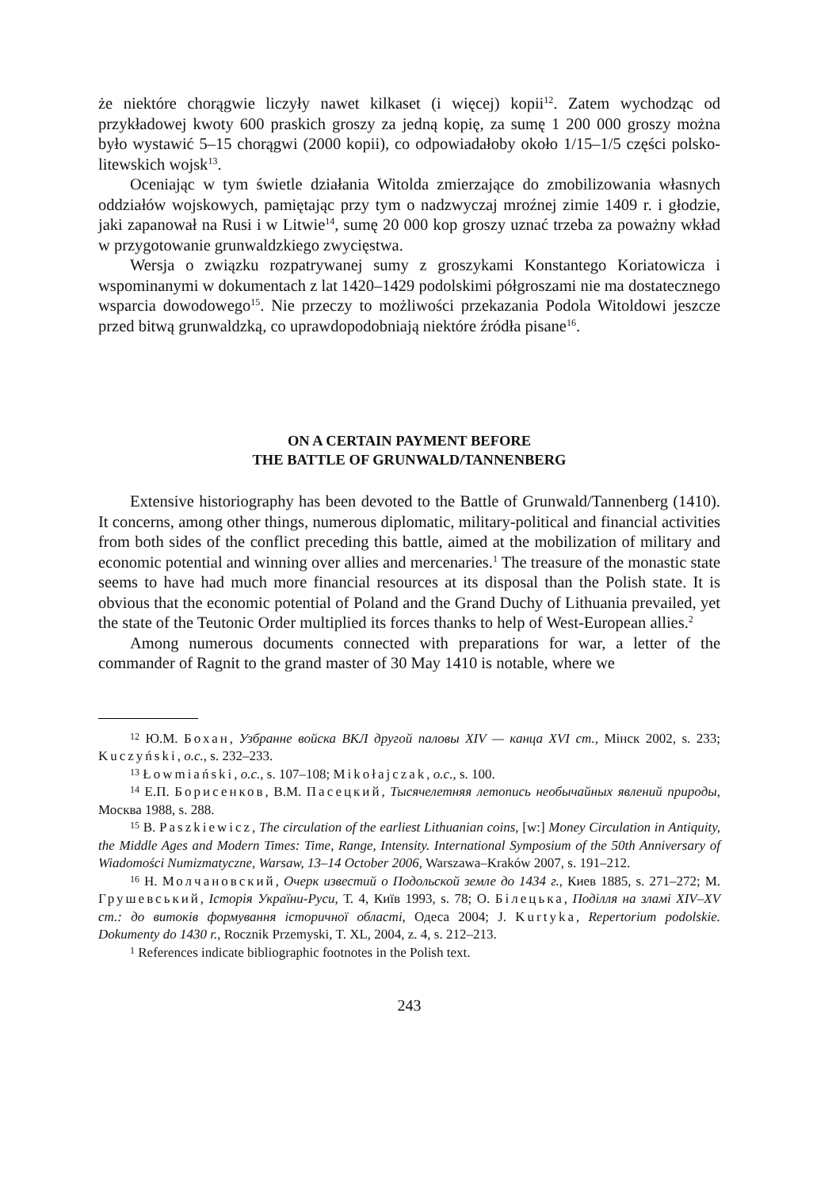że niektóre chorągwie liczyły nawet kilkaset (i więcej) kopii<sup>12</sup>. Zatem wychodząc od przykładowej kwoty 600 praskich groszy za jedną kopię, za sumę 1 200 000 groszy można było wystawić 5–15 chorągwi (2000 kopii), co odpowiadałoby około 1/15–1/5 części polsko-litewskich wojsk<sup>13</sup>.
Oceniając w tym świetle działania Witolda zmierzające do zmobilizowania własnych oddziałów wojskowych, pamiętając przy tym o nadzwyczaj mroźnej zimie 1409 r. i głodzie, jaki zapanował na Rusi i w Litwie<sup>14</sup>, sumę 20 000 kop groszy uznać trzeba za poważny wkład w przygotowanie grunwaldzkiego zwycięstwa.
Wersja o związku rozpatrywanej sumy z groszykami Konstantego Koriatowicza i wspominanymi w dokumentach z lat 1420–1429 podolskimi półgroszami nie ma dostatecznego wsparcia dowodowego<sup>15</sup>. Nie przeczy to możliwości przekazania Podola Witoldowi jeszcze przed bitwą grunwaldzką, co uprawdopodobniają niektóre źródła pisane<sup>16</sup>.
ON A CERTAIN PAYMENT BEFORE
THE BATTLE OF GRUNWALD/TANNENBERG
Extensive historiography has been devoted to the Battle of Grunwald/Tannenberg (1410). It concerns, among other things, numerous diplomatic, military-political and financial activities from both sides of the conflict preceding this battle, aimed at the mobilization of military and economic potential and winning over allies and mercenaries.<sup>1</sup> The treasure of the monastic state seems to have had much more financial resources at its disposal than the Polish state. It is obvious that the economic potential of Poland and the Grand Duchy of Lithuania prevailed, yet the state of the Teutonic Order multiplied its forces thanks to help of West-European allies.<sup>2</sup>
Among numerous documents connected with preparations for war, a letter of the commander of Ragnit to the grand master of 30 May 1410 is notable, where we
<sup>12</sup> Ю.М. Бохан, Узбранне войска ВКЛ другой паловы XIV — канца XVI ст., Мінск 2002, s. 233; Kuczyński, o.c., s. 232–233.
<sup>13</sup> Łowmiański, o.c., s. 107–108; Mikołajczak, o.c., s. 100.
<sup>14</sup> Е.П. Борисенков, В.М. Пасецкий, Тысячелетняя летопись необычайных явлений природы, Москва 1988, s. 288.
<sup>15</sup> B. Paszkiewicz, The circulation of the earliest Lithuanian coins, [w:] Money Circulation in Antiquity, the Middle Ages and Modern Times: Time, Range, Intensity. International Symposium of the 50th Anniversary of Wiadomości Numizmatyczne, Warsaw, 13–14 October 2006, Warszawa–Kraków 2007, s. 191–212.
<sup>16</sup> Н. Молчановский, Очерк известий о Подольской земле до 1434 г., Киев 1885, s. 271–272; М. Грушевський, Історія України-Руси, Т. 4, Київ 1993, s. 78; О. Білецька, Поділля на зламі XIV–XV ст.: до витоків формування історичної області, Одеса 2004; J. Kurtyka, Repertorium podolskie. Dokumenty do 1430 r., Rocznik Przemyski, T. XL, 2004, z. 4, s. 212–213.
<sup>1</sup> References indicate bibliographic footnotes in the Polish text.
243